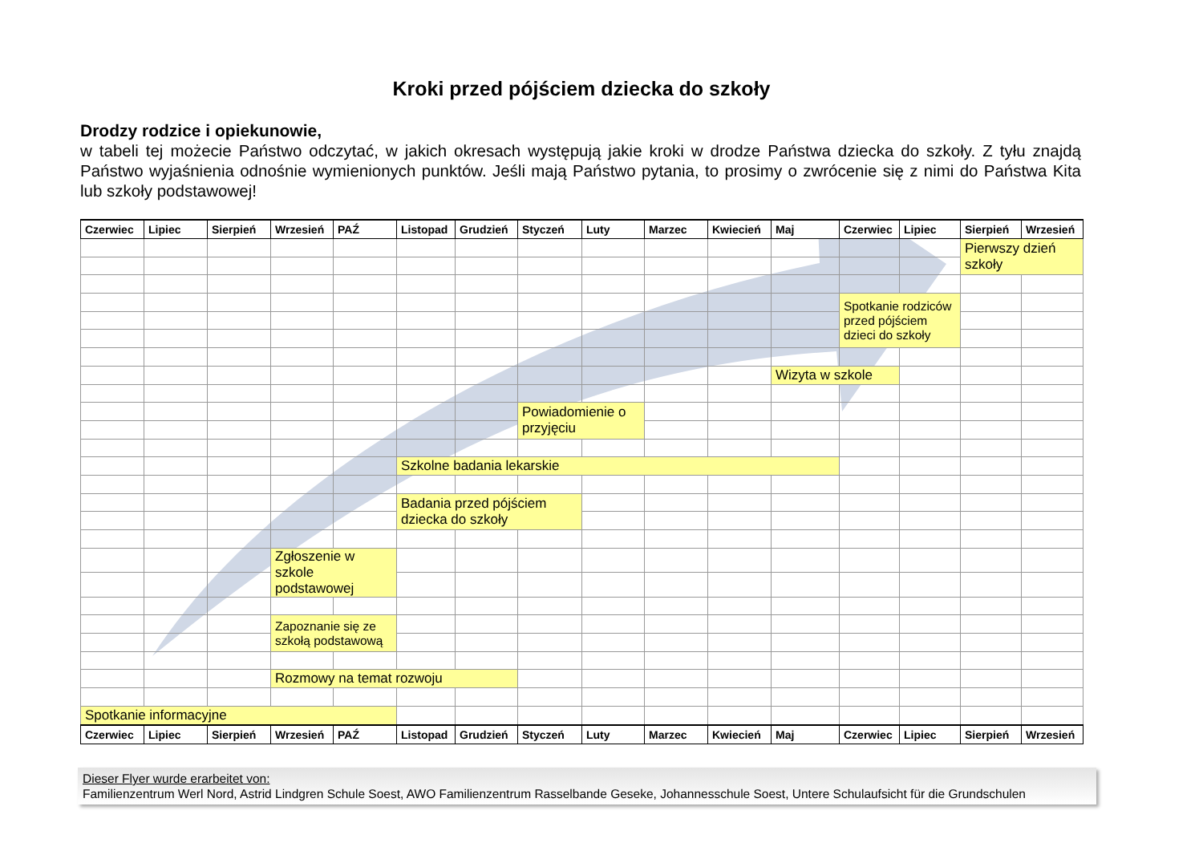Kroki przed pójściem dziecka do szkoły
Drodzy rodzice i opiekunowie,
w tabeli tej możecie Państwo odczytać, w jakich okresach występują jakie kroki w drodze Państwa dziecka do szkoły. Z tyłu znajdą Państwo wyjaśnienia odnośnie wymienionych punktów. Jeśli mają Państwo pytania, to prosimy o zwrócenie się z nimi do Państwa Kita lub szkoły podstawowej!
| Czerwiec | Lipiec | Sierpień | Wrzesień | PAŹ | Listopad | Grudzień | Styczeń | Luty | Marzec | Kwiecień | Maj | Czerwiec | Lipiec | Sierpień | Wrzesień |
| --- | --- | --- | --- | --- | --- | --- | --- | --- | --- | --- | --- | --- | --- | --- | --- |
| | | | | | | | | | | | | | | Pierwszy dzień szkoły | |
| | | | | | | | | | | | | Spotkanie rodziców przed pójściem dzieci do szkoły | | | |
| | | | | | | | | | | | Wizyta w szkole | | | | |
| | | | | | | | Powiadomienie o przyjęciu | | | | | | | | |
| | | | | | Szkolne badania lekarskie | | | | | | | | | | |
| | | | | | Badania przed pójściem dziecka do szkoły | | | | | | | | | | |
| | | | Zgłoszenie w szkole podstawowej | | | | | | | | | | | | |
| | | | Zapoznanie się ze szkołą podstawową | | | | | | | | | | | | |
| | | | Rozmowy na temat rozwoju | | | | | | | | | | | | |
| Spotkanie informacyjne | | | | | | | | | | | | | | | |
| Czerwiec | Lipiec | Sierpień | Wrzesień | PAŹ | Listopad | Grudzień | Styczeń | Luty | Marzec | Kwiecień | Maj | Czerwiec | Lipiec | Sierpień | Wrzesień |
Dieser Flyer wurde erarbeitet von:
Familienzentrum Werl Nord, Astrid Lindgren Schule Soest, AWO Familienzentrum Rasselbande Geseke, Johannesschule Soest, Untere Schulaufsicht für die Grundschulen